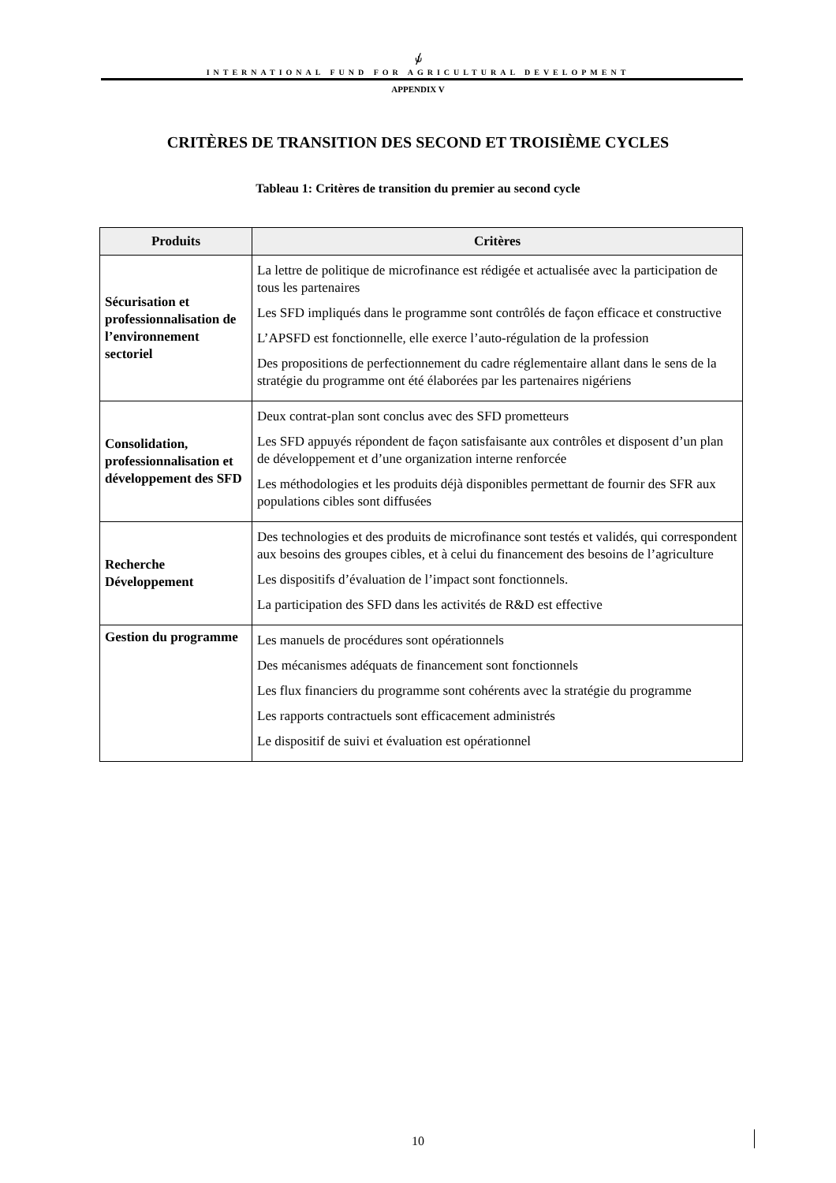⫝̸
INTERNATIONAL FUND FOR AGRICULTURAL DEVELOPMENT
APPENDIX V
CRITÈRES DE TRANSITION DES SECOND ET TROISIÈME CYCLES
Tableau 1: Critères de transition du premier au second cycle
| Produits | Critères |
| --- | --- |
| Sécurisation et professionnalisation de l’environnement sectoriel | La lettre de politique de microfinance est rédigée et actualisée avec la participation de tous les partenaires Les SFD impliqués dans le programme sont contrôlés de façon efficace et constructive L’APSFD est fonctionnelle, elle exerce l’auto-régulation de la profession Des propositions de perfectionnement du cadre réglementaire allant dans le sens de la stratégie du programme ont été élaborées par les partenaires nigériens |
| Consolidation, professionnalisation et développement des SFD | Deux contrat-plan sont conclus avec des SFD prometteurs Les SFD appuyés répondent de façon satisfaisante aux contrôles et disposent d’un plan de développement et d’une organization interne renforcée Les méthodologies et les produits déjà disponibles permettant de fournir des SFR aux populations cibles sont diffusées |
| Recherche Développement | Des technologies et des produits de microfinance sont testés et validés, qui correspondent aux besoins des groupes cibles, et à celui du financement des besoins de l’agriculture Les dispositifs d’évaluation de l’impact sont fonctionnels. La participation des SFD dans les activités de R&D est effective |
| Gestion du programme | Les manuels de procédures sont opérationnels Des mécanismes adéquats de financement sont fonctionnels Les flux financiers du programme sont cohérents avec la stratégie du programme Les rapports contractuels sont efficacement administrés Le dispositif de suivi et évaluation est opérationnel |
10